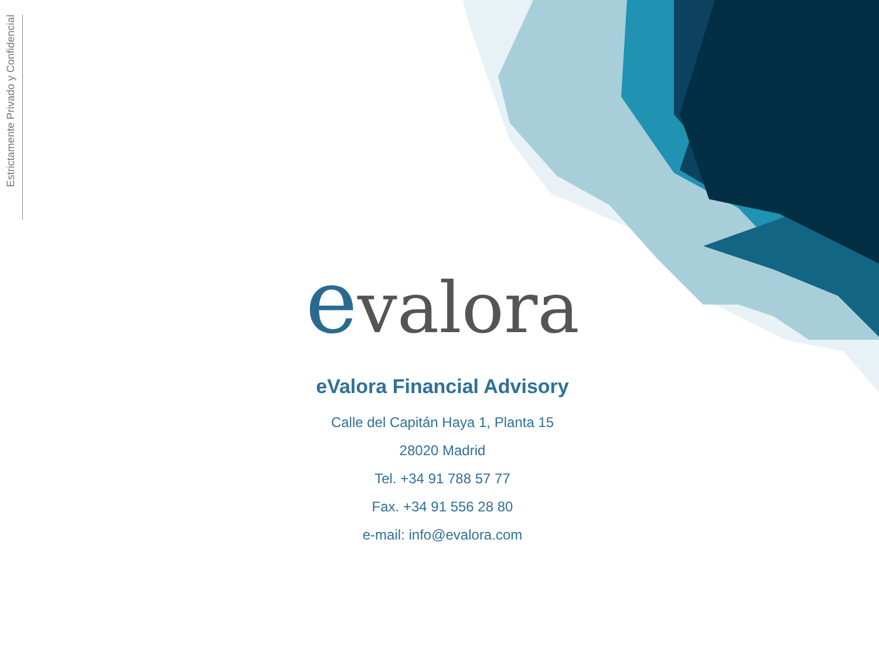Estrictamente Privado y Confidencial
evalora
eValora Financial Advisory
Calle del Capitán Haya 1, Planta 15
28020 Madrid
Tel. +34 91 788 57 77
Fax. +34 91 556 28 80
e-mail: info@evalora.com